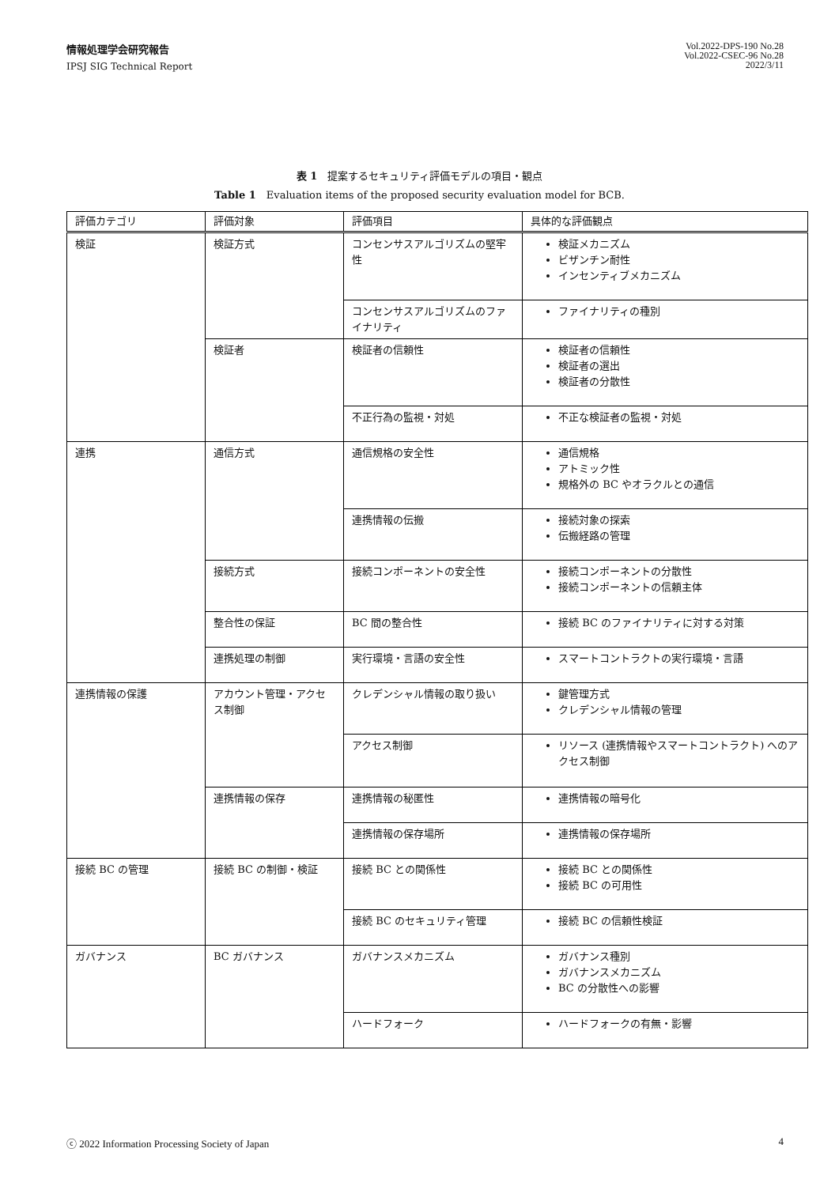情報処理学会研究報告
IPSJ SIG Technical Report
Vol.2022-DPS-190 No.28
Vol.2022-CSEC-96 No.28
2022/3/11
表 1　提案するセキュリティ評価モデルの項目・観点
Table 1　Evaluation items of the proposed security evaluation model for BCB.
| 評価カテゴリ | 評価対象 | 評価項目 | 具体的な評価観点 |
| 検証 | 検証方式 | コンセンサスアルゴリズムの堅牢性 | 検証メカニズム ビザンチン耐性 インセンティブメカニズム |
| | | コンセンサスアルゴリズムのファイナリティ | ファイナリティの種別 |
| | 検証者 | 検証者の信頼性 | 検証者の信頼性 検証者の選出 検証者の分散性 |
| | | 不正行為の監視・対処 | 不正な検証者の監視・対処 |
| 連携 | 通信方式 | 通信規格の安全性 | 通信規格 アトミック性 規格外の BC やオラクルとの通信 |
| | | 連携情報の伝搬 | 接続対象の探索 伝搬経路の管理 |
| | 接続方式 | 接続コンポーネントの安全性 | 接続コンポーネントの分散性 接続コンポーネントの信頼主体 |
| | 整合性の保証 | BC 間の整合性 | 接続 BC のファイナリティに対する対策 |
| | 連携処理の制御 | 実行環境・言語の安全性 | スマートコントラクトの実行環境・言語 |
| 連携情報の保護 | アカウント管理・アクセス制御 | クレデンシャル情報の取り扱い | 鍵管理方式 クレデンシャル情報の管理 |
| | | アクセス制御 | リソース (連携情報やスマートコントラクト) へのアクセス制御 |
| | 連携情報の保存 | 連携情報の秘匿性 | 連携情報の暗号化 |
| | | 連携情報の保存場所 | 連携情報の保存場所 |
| 接続 BC の管理 | 接続 BC の制御・検証 | 接続 BC との関係性 | 接続 BC との関係性 接続 BC の可用性 |
| | | 接続 BC のセキュリティ管理 | 接続 BC の信頼性検証 |
| ガバナンス | BC ガバナンス | ガバナンスメカニズム | ガバナンス種別 ガバナンスメカニズム BC の分散性への影響 |
| | | ハードフォーク | ハードフォークの有無・影響 |
ⓒ 2022 Information Processing Society of Japan 4